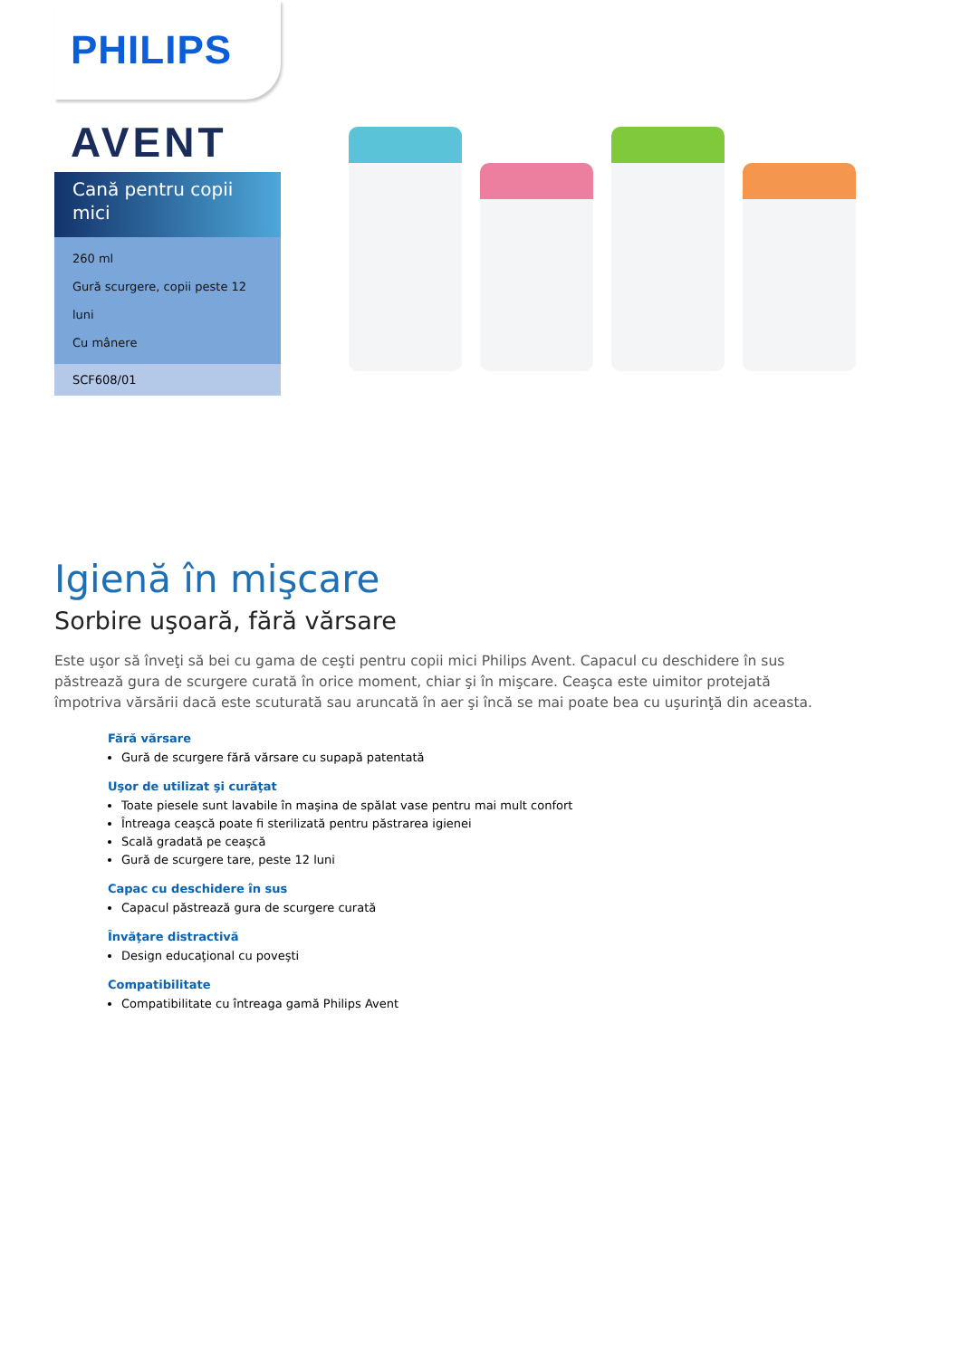PHILIPS
AVENT
Cană pentru copii mici
260 ml
Gură scurgere, copii peste 12 luni
Cu mânere
SCF608/01
Igienă în mişcare
Sorbire uşoară, fără vărsare
Este uşor să înveţi să bei cu gama de ceşti pentru copii mici Philips Avent. Capacul cu deschidere în sus păstrează gura de scurgere curată în orice moment, chiar şi în mişcare. Ceaşca este uimitor protejată împotriva vărsării dacă este scuturată sau aruncată în aer şi încă se mai poate bea cu uşurinţă din aceasta.
Fără vărsare
Gură de scurgere fără vărsare cu supapă patentată
Uşor de utilizat şi curăţat
Toate piesele sunt lavabile în maşina de spălat vase pentru mai mult confort
Întreaga ceaşcă poate fi sterilizată pentru păstrarea igienei
Scală gradată pe ceaşcă
Gură de scurgere tare, peste 12 luni
Capac cu deschidere în sus
Capacul păstrează gura de scurgere curată
Învăţare distractivă
Design educaţional cu poveşti
Compatibilitate
Compatibilitate cu întreaga gamă Philips Avent